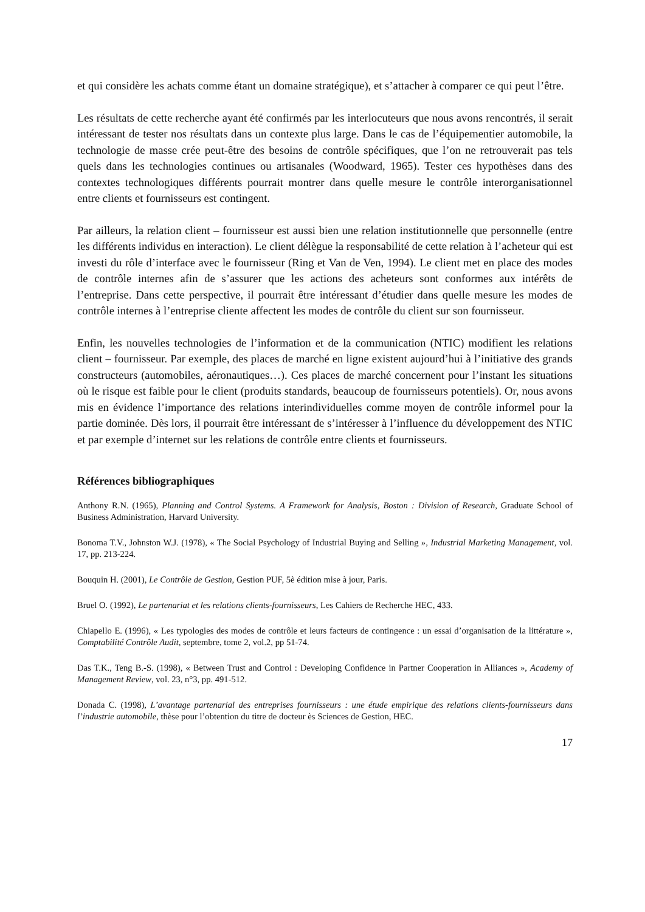et qui considère les achats comme étant un domaine stratégique), et s’attacher à comparer ce qui peut l’être.
Les résultats de cette recherche ayant été confirmés par les interlocuteurs que nous avons rencontrés, il serait intéressant de tester nos résultats dans un contexte plus large. Dans le cas de l’équipementier automobile, la technologie de masse crée peut-être des besoins de contrôle spécifiques, que l’on ne retrouverait pas tels quels dans les technologies continues ou artisanales (Woodward, 1965). Tester ces hypothèses dans des contextes technologiques différents pourrait montrer dans quelle mesure le contrôle interorganisationnel entre clients et fournisseurs est contingent.
Par ailleurs, la relation client – fournisseur est aussi bien une relation institutionnelle que personnelle (entre les différents individus en interaction). Le client délègue la responsabilité de cette relation à l’acheteur qui est investi du rôle d’interface avec le fournisseur (Ring et Van de Ven, 1994). Le client met en place des modes de contrôle internes afin de s’assurer que les actions des acheteurs sont conformes aux intérêts de l’entreprise. Dans cette perspective, il pourrait être intéressant d’étudier dans quelle mesure les modes de contrôle internes à l’entreprise cliente affectent les modes de contrôle du client sur son fournisseur.
Enfin, les nouvelles technologies de l’information et de la communication (NTIC) modifient les relations client – fournisseur. Par exemple, des places de marché en ligne existent aujourd’hui à l’initiative des grands constructeurs (automobiles, aéronautiques…). Ces places de marché concernent pour l’instant les situations où le risque est faible pour le client (produits standards, beaucoup de fournisseurs potentiels). Or, nous avons mis en évidence l’importance des relations interindividuelles comme moyen de contrôle informel pour la partie dominée. Dès lors, il pourrait être intéressant de s’intéresser à l’influence du développement des NTIC et par exemple d’internet sur les relations de contrôle entre clients et fournisseurs.
Références bibliographiques
Anthony R.N. (1965), Planning and Control Systems. A Framework for Analysis, Boston : Division of Research, Graduate School of Business Administration, Harvard University.
Bonoma T.V., Johnston W.J. (1978), « The Social Psychology of Industrial Buying and Selling », Industrial Marketing Management, vol. 17, pp. 213-224.
Bouquin H. (2001), Le Contrôle de Gestion, Gestion PUF, 5è édition mise à jour, Paris.
Bruel O. (1992), Le partenariat et les relations clients-fournisseurs, Les Cahiers de Recherche HEC, 433.
Chiapello E. (1996), « Les typologies des modes de contrôle et leurs facteurs de contingence : un essai d’organisation de la littérature », Comptabilité Contrôle Audit, septembre, tome 2, vol.2, pp 51-74.
Das T.K., Teng B.-S. (1998), « Between Trust and Control : Developing Confidence in Partner Cooperation in Alliances », Academy of Management Review, vol. 23, n°3, pp. 491-512.
Donada C. (1998), L’avantage partenarial des entreprises fournisseurs : une étude empirique des relations clients-fournisseurs dans l’industrie automobile, thèse pour l’obtention du titre de docteur ès Sciences de Gestion, HEC.
17